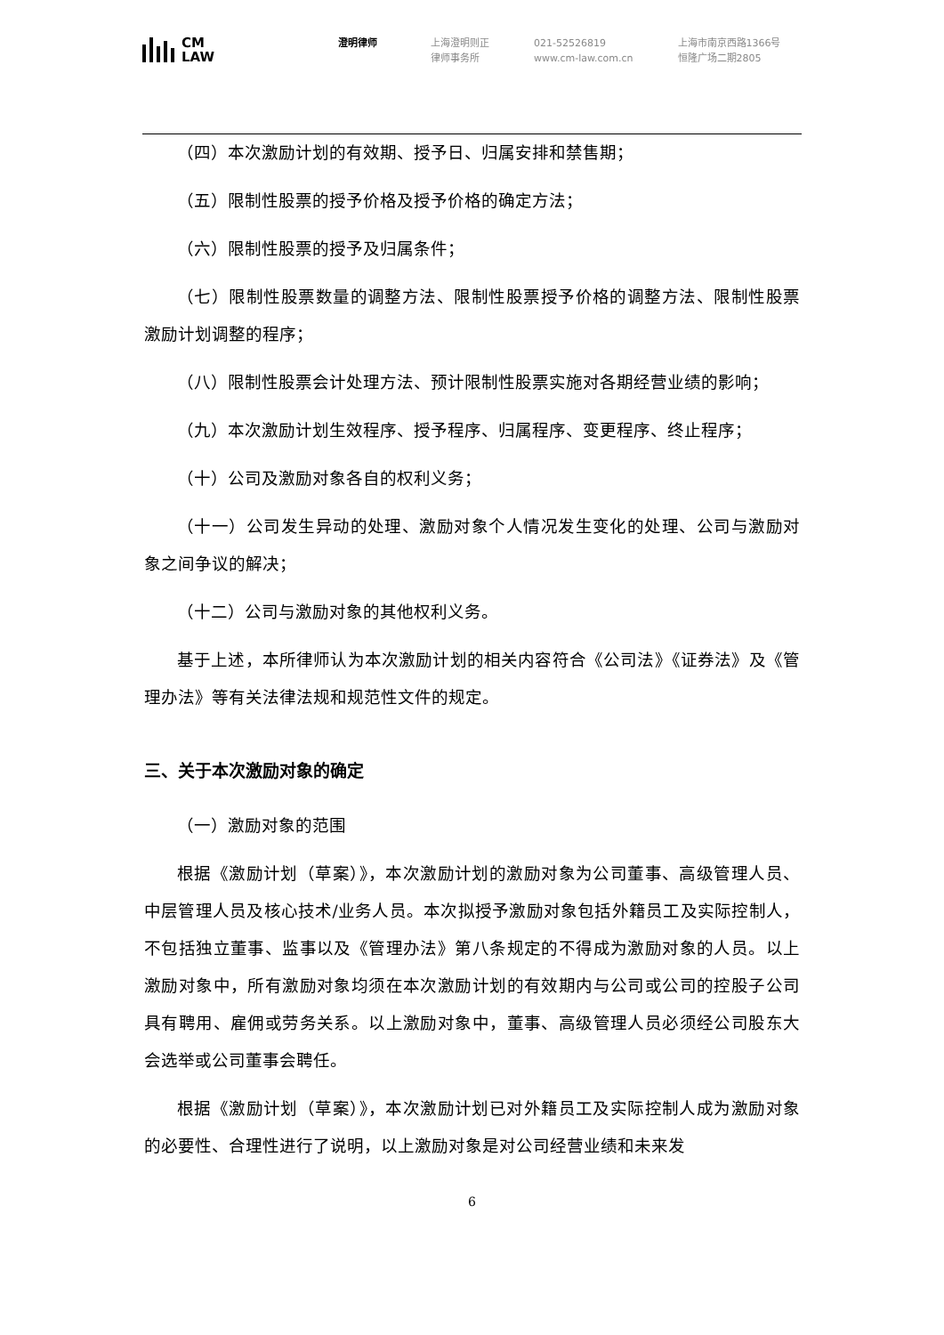CM
LAW
澄明律师 上海澄明则正
律师事务所
021-52526819
www.cm-law.com.cn
上海市南京西路1366号
恒隆广场二期2805
（四）本次激励计划的有效期、授予日、归属安排和禁售期；
（五）限制性股票的授予价格及授予价格的确定方法；
（六）限制性股票的授予及归属条件；
（七）限制性股票数量的调整方法、限制性股票授予价格的调整方法、限制性股票激励计划调整的程序；
（八）限制性股票会计处理方法、预计限制性股票实施对各期经营业绩的影响；
（九）本次激励计划生效程序、授予程序、归属程序、变更程序、终止程序；
（十）公司及激励对象各自的权利义务；
（十一）公司发生异动的处理、激励对象个人情况发生变化的处理、公司与激励对象之间争议的解决；
（十二）公司与激励对象的其他权利义务。
基于上述，本所律师认为本次激励计划的相关内容符合《公司法》《证券法》及《管理办法》等有关法律法规和规范性文件的规定。
三、关于本次激励对象的确定
（一）激励对象的范围
根据《激励计划（草案）》，本次激励计划的激励对象为公司董事、高级管理人员、中层管理人员及核心技术/业务人员。本次拟授予激励对象包括外籍员工及实际控制人，不包括独立董事、监事以及《管理办法》第八条规定的不得成为激励对象的人员。以上激励对象中，所有激励对象均须在本次激励计划的有效期内与公司或公司的控股子公司具有聘用、雇佣或劳务关系。以上激励对象中，董事、高级管理人员必须经公司股东大会选举或公司董事会聘任。
根据《激励计划（草案）》，本次激励计划已对外籍员工及实际控制人成为激励对象的必要性、合理性进行了说明，以上激励对象是对公司经营业绩和未来发
6